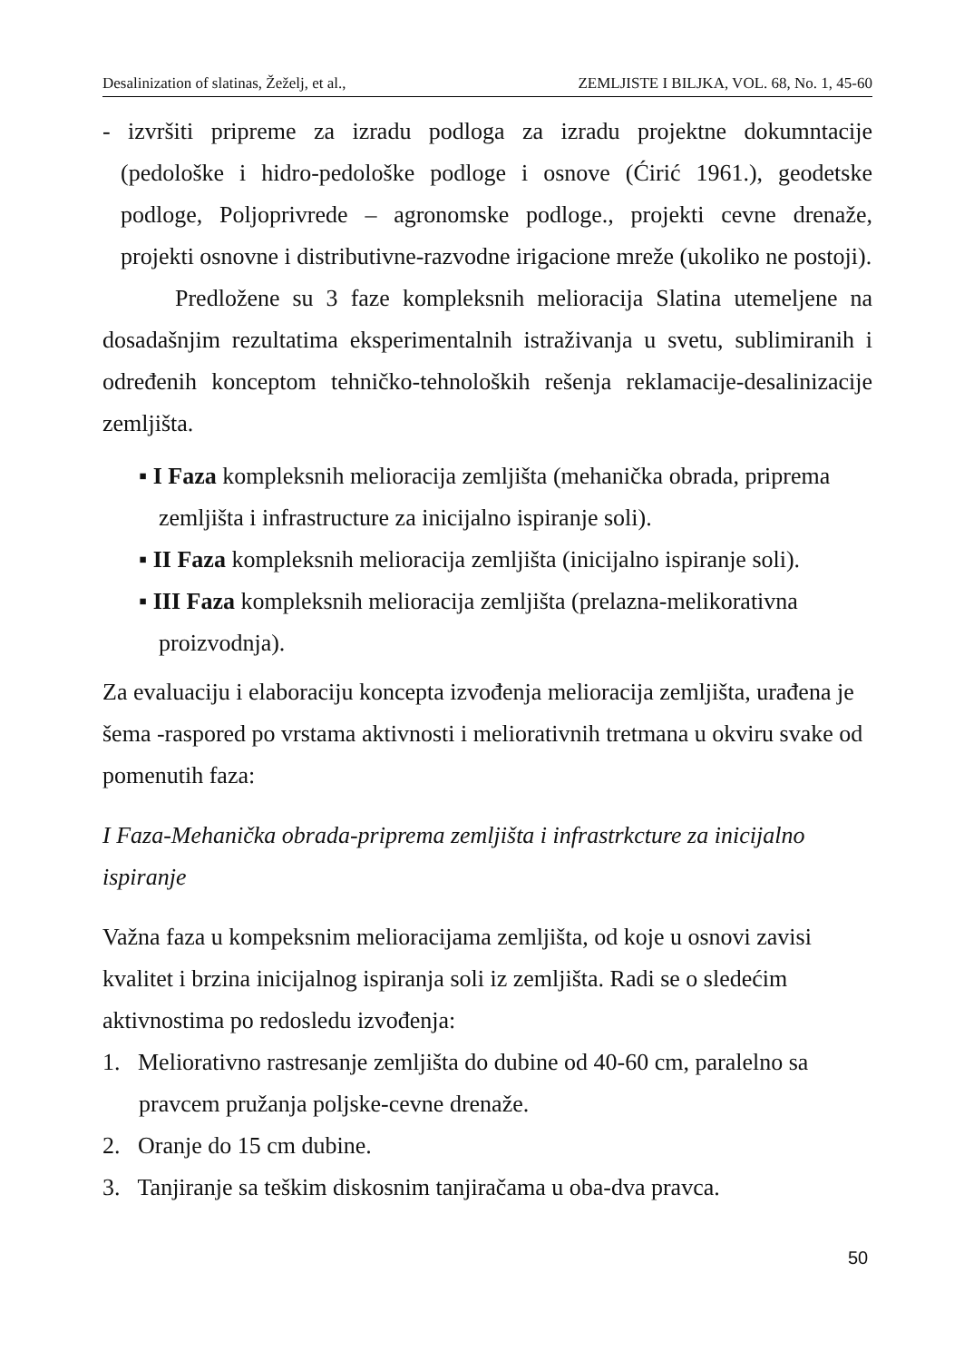Desalinization of slatinas, Žeželj, et al., ZEMLJISTE I BILJKA, VOL. 68, No. 1, 45-60
- izvršiti pripreme za izradu podloga za izradu projektne dokumntacije (pedološke i hidro-pedološke podloge i osnove (Ćirić 1961.), geodetske podloge, Poljoprivrede – agronomske podloge., projekti cevne drenaže, projekti osnovne i distributivne-razvodne irigacione mreže (ukoliko ne postoji).
Predložene su 3 faze kompleksnih melioracija Slatina utemeljene na dosadašnjim rezultatima eksperimentalnih istraživanja u svetu, sublimiranih i određenih konceptom tehničko-tehnoloških rešenja reklamacije-desalinizacije zemljišta.
▪ I Faza kompleksnih melioracija zemljišta (mehanička obrada, priprema zemljišta i infrastructure za inicijalno ispiranje soli).
▪ II Faza kompleksnih melioracija zemljišta (inicijalno ispiranje soli).
▪ III Faza kompleksnih melioracija zemljišta (prelazna-melikorativna proizvodnja).
Za evaluaciju i elaboraciju koncepta izvođenja melioracija zemljišta, urađena je šema -raspored po vrstama aktivnosti i meliorativnih tretmana u okviru svake od pomenutih faza:
I Faza-Mehanička obrada-priprema zemljišta i infrastrkcture za inicijalno ispiranje
Važna faza u kompeksnim melioracijama zemljišta, od koje u osnovi zavisi kvalitet i brzina inicijalnog ispiranja soli iz zemljišta. Radi se o sledećim aktivnostima po redosledu izvođenja:
1. Meliorativno rastresanje zemljišta do dubine od 40-60 cm, paralelno sa pravcem pružanja poljske-cevne drenaže.
2. Oranje do 15 cm dubine.
3. Tanjiranje sa teškim diskosnim tanjiračama u oba-dva pravca.
50